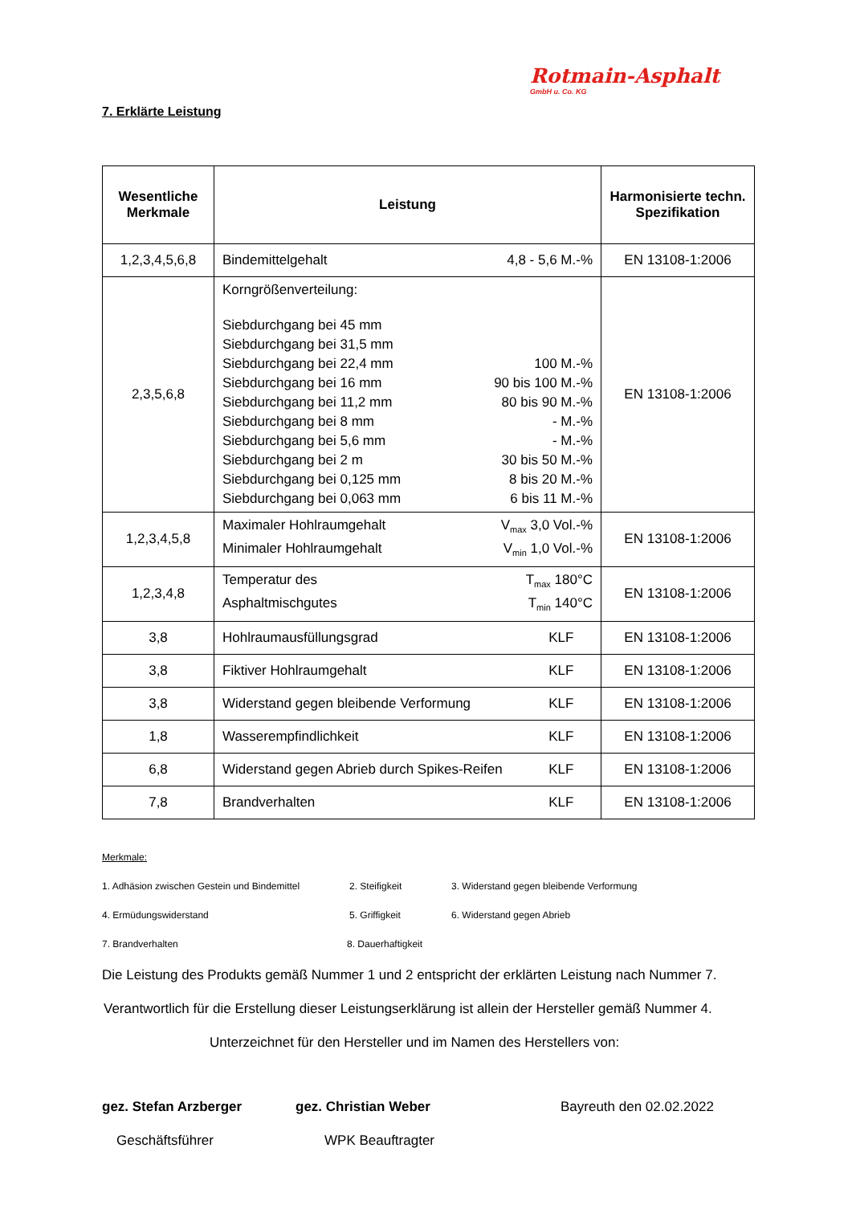Rotmain-Asphalt
GmbH u. Co. KG
7. Erklärte Leistung
| Wesentliche Merkmale | Leistung | Harmonisierte techn. Spezifikation |
| --- | --- | --- |
| 1,2,3,4,5,6,8 | Bindemittelgehalt 4,8 - 5,6 M.-% | EN 13108-1:2006 |
| 2,3,5,6,8 | Korngrößenverteilung: Siebdurchgang bei 45 mm Siebdurchgang bei 31,5 mm Siebdurchgang bei 22,4 mm 100 M.-% Siebdurchgang bei 16 mm 90 bis 100 M.-% Siebdurchgang bei 11,2 mm 80 bis 90 M.-% Siebdurchgang bei 8 mm - M.-% Siebdurchgang bei 5,6 mm - M.-% Siebdurchgang bei 2 m 30 bis 50 M.-% Siebdurchgang bei 0,125 mm 8 bis 20 M.-% Siebdurchgang bei 0,063 mm 6 bis 11 M.-% | EN 13108-1:2006 |
| 1,2,3,4,5,8 | Maximaler Hohlraumgehalt V<sub>max</sub> 3,0 Vol.-% Minimaler Hohlraumgehalt V<sub>min</sub> 1,0 Vol.-% | EN 13108-1:2006 |
| 1,2,3,4,8 | Temperatur des T<sub>max</sub> 180°C Asphaltmischgutes T<sub>min</sub> 140°C | EN 13108-1:2006 |
| 3,8 | Hohlraumausfüllungsgrad KLF | EN 13108-1:2006 |
| 3,8 | Fiktiver Hohlraumgehalt KLF | EN 13108-1:2006 |
| 3,8 | Widerstand gegen bleibende Verformung KLF | EN 13108-1:2006 |
| 1,8 | Wasserempfindlichkeit KLF | EN 13108-1:2006 |
| 6,8 | Widerstand gegen Abrieb durch Spikes-Reifen KLF | EN 13108-1:2006 |
| 7,8 | Brandverhalten KLF | EN 13108-1:2006 |
Merkmale:
1. Adhäsion zwischen Gestein und Bindemittel 2. Steifigkeit 3. Widerstand gegen bleibende Verformung
4. Ermüdungswiderstand 5. Griffigkeit 6. Widerstand gegen Abrieb
7. Brandverhalten 8. Dauerhaftigkeit
Die Leistung des Produkts gemäß Nummer 1 und 2 entspricht der erklärten Leistung nach Nummer 7.
Verantwortlich für die Erstellung dieser Leistungserklärung ist allein der Hersteller gemäß Nummer 4.
Unterzeichnet für den Hersteller und im Namen des Herstellers von:
gez. Stefan Arzberger gez. Christian Weber Bayreuth den 02.02.2022
Geschäftsführer WPK Beauftragter